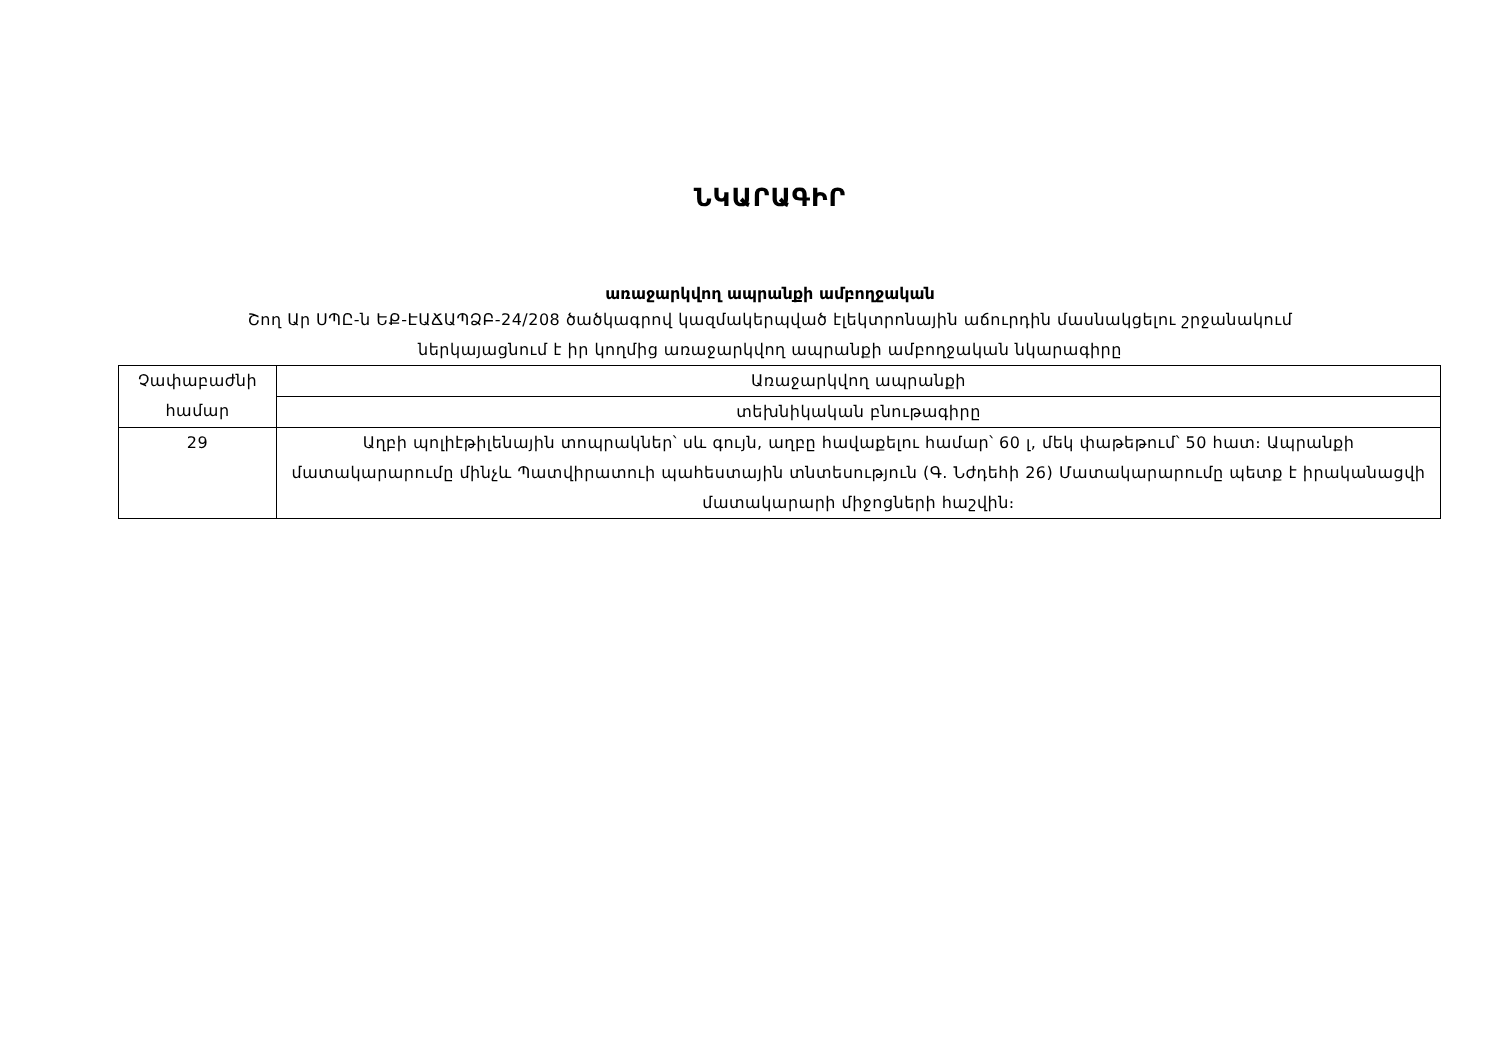ՆԿԱՐԱԳԻՐ
առաջարկվող ապրանքի ամբողջական
Շող Ար ՍՊԸ-ն ԵՔ-ԷԱՃԱՊՁԲ-24/208 ծածկագրով կազմակերպված էլեկտրոնային աճուրդին մասնակցելու շրջանակում
ներկայացնում է իր կողմից առաջարկվող ապրանքի ամբողջական նկարագիրը
| Չափաբաժնի համար | Առաջարկվող ապրանքի |
| | տեխնիկական բնութագիրը |
| 29 | Աղբի պոլիէթիլենային տոպրակներ՝ սև գույն, աղբը հավաքելու համար՝ 60 լ, մեկ փաթեթում՝ 50 հատ։ Ապրանքի մատակարարումը մինչև Պատվիրատուի պահեստային տնտեսություն (Գ. Նժդեհի 26) Մատակարարումը պետք է իրականացվի մատակարարի միջոցների հաշվին։ |